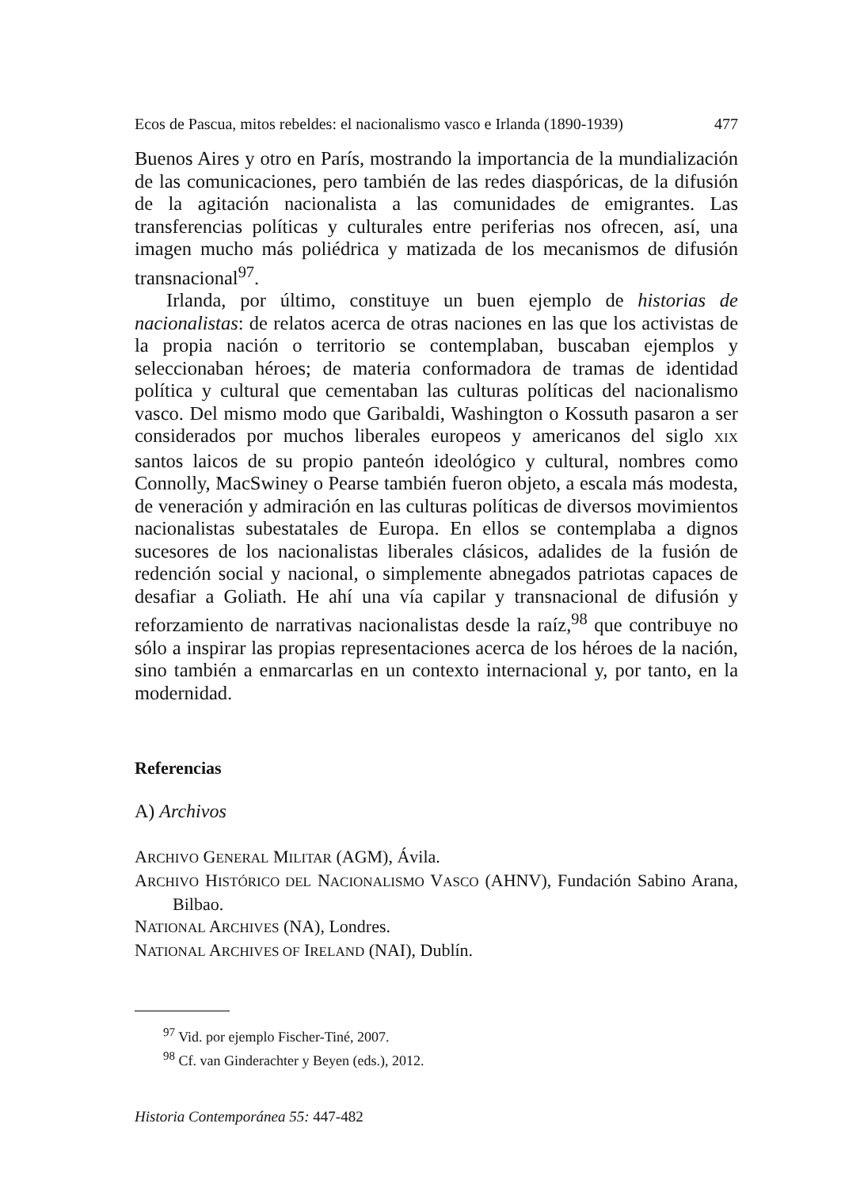Ecos de Pascua, mitos rebeldes: el nacionalismo vasco e Irlanda (1890-1939) 477
Buenos Aires y otro en París, mostrando la importancia de la mundialización de las comunicaciones, pero también de las redes diaspóricas, de la difusión de la agitación nacionalista a las comunidades de emigrantes. Las transferencias políticas y culturales entre periferias nos ofrecen, así, una imagen mucho más poliédrica y matizada de los mecanismos de difusión transnacional<sup>97</sup>.
Irlanda, por último, constituye un buen ejemplo de historias de nacionalistas: de relatos acerca de otras naciones en las que los activistas de la propia nación o territorio se contemplaban, buscaban ejemplos y seleccionaban héroes; de materia conformadora de tramas de identidad política y cultural que cementaban las culturas políticas del nacionalismo vasco. Del mismo modo que Garibaldi, Washington o Kossuth pasaron a ser considerados por muchos liberales europeos y americanos del siglo XIX santos laicos de su propio panteón ideológico y cultural, nombres como Connolly, MacSwiney o Pearse también fueron objeto, a escala más modesta, de veneración y admiración en las culturas políticas de diversos movimientos nacionalistas subestatales de Europa. En ellos se contemplaba a dignos sucesores de los nacionalistas liberales clásicos, adalides de la fusión de redención social y nacional, o simplemente abnegados patriotas capaces de desafiar a Goliath. He ahí una vía capilar y transnacional de difusión y reforzamiento de narrativas nacionalistas desde la raíz,<sup>98</sup> que contribuye no sólo a inspirar las propias representaciones acerca de los héroes de la nación, sino también a enmarcarlas en un contexto internacional y, por tanto, en la modernidad.
Referencias
A) Archivos
ARCHIVO GENERAL MILITAR (AGM), Ávila.
ARCHIVO HISTÓRICO DEL NACIONALISMO VASCO (AHNV), Fundación Sabino Arana, Bilbao.
NATIONAL ARCHIVES (NA), Londres.
NATIONAL ARCHIVES OF IRELAND (NAI), Dublín.
<sup>97</sup> Vid. por ejemplo Fischer-Tiné, 2007.
<sup>98</sup> Cf. van Ginderachter y Beyen (eds.), 2012.
Historia Contemporánea 55: 447-482